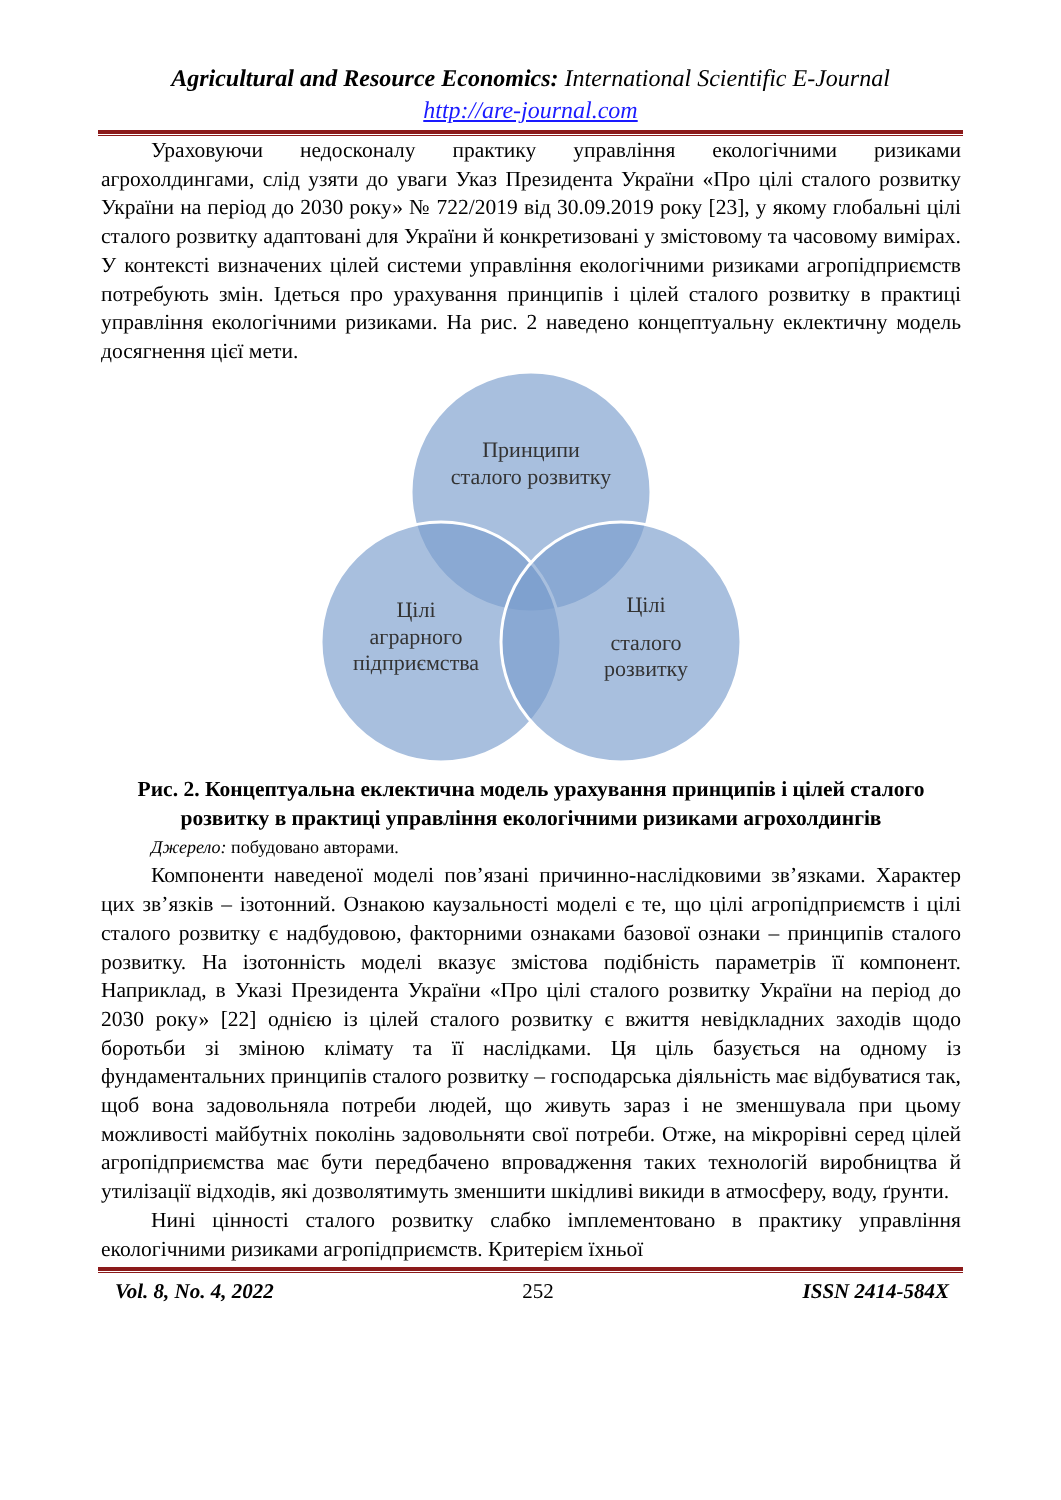Agricultural and Resource Economics: International Scientific E-Journal
http://are-journal.com
Ураховуючи недосконалу практику управління екологічними ризиками агрохолдингами, слід узяти до уваги Указ Президента України «Про цілі сталого розвитку України на період до 2030 року» № 722/2019 від 30.09.2019 року [23], у якому глобальні цілі сталого розвитку адаптовані для України й конкретизовані у змістовому та часовому вимірах. У контексті визначених цілей системи управління екологічними ризиками агропідприємств потребують змін. Ідеться про урахування принципів і цілей сталого розвитку в практиці управління екологічними ризиками. На рис. 2 наведено концептуальну еклектичну модель досягнення цієї мети.
Принципи
сталого розвитку
Цілі
аграрного
підприємства
Цілі
сталого
розвитку
Рис. 2. Концептуальна еклектична модель урахування принципів і цілей сталого розвитку в практиці управління екологічними ризиками агрохолдингів
Джерело: побудовано авторами.
Компоненти наведеної моделі пов’язані причинно-наслідковими зв’язками. Характер цих зв’язків – ізотонний. Ознакою каузальності моделі є те, що цілі агропідприємств і цілі сталого розвитку є надбудовою, факторними ознаками базової ознаки – принципів сталого розвитку. На ізотонність моделі вказує змістова подібність параметрів її компонент. Наприклад, в Указі Президента України «Про цілі сталого розвитку України на період до 2030 року» [22] однією із цілей сталого розвитку є вжиття невідкладних заходів щодо боротьби зі зміною клімату та її наслідками. Ця ціль базується на одному із фундаментальних принципів сталого розвитку – господарська діяльність має відбуватися так, щоб вона задовольняла потреби людей, що живуть зараз і не зменшувала при цьому можливості майбутніх поколінь задовольняти свої потреби. Отже, на мікрорівні серед цілей агропідприємства має бути передбачено впровадження таких технологій виробництва й утилізації відходів, які дозволятимуть зменшити шкідливі викиди в атмосферу, воду, ґрунти.
Нині цінності сталого розвитку слабко імплементовано в практику управління екологічними ризиками агропідприємств. Критерієм їхньої
Vol. 8, No. 4, 2022 252 ISSN 2414-584X